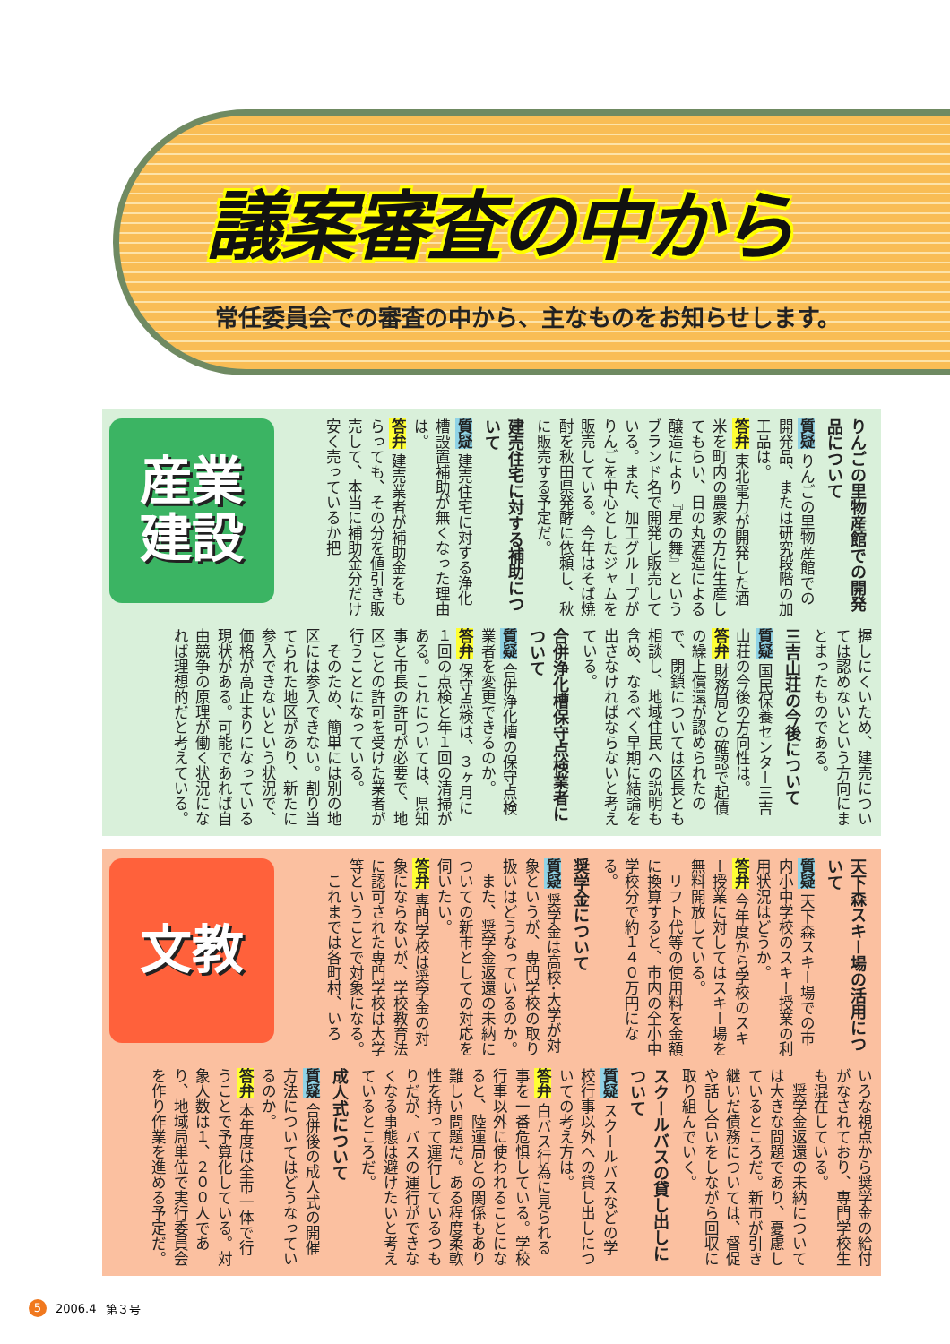議案審査の中から
常任委員会での審査の中から、主なものをお知らせします。
産業
建設
りんごの里物産館での開発品について
質疑 りんごの里物産館での開発品、または研究段階の加工品は。
答弁 東北電力が開発した酒米を町内の農家の方に生産してもらい、日の丸酒造による醸造により『星の舞』というブランド名で開発し販売している。また、加工グループがりんごを中心としたジャムを販売している。今年はそば焼酎を秋田県発酵に依頼し、秋に販売する予定だ。
建売住宅に対する補助について
質疑 建売住宅に対する浄化槽設置補助が無くなった理由は。
答弁 建売業者が補助金をもらっても、その分を値引き販売して、本当に補助金分だけ安く売っているか把
握しにくいため、建売については認めないという方向にまとまったものである。
三吉山荘の今後について
質疑 国民保養センター三吉山荘の今後の方向性は。
答弁 財務局との確認で起債の繰上償還が認められたので、閉鎖については区長とも相談し、地域住民への説明も含め、なるべく早期に結論を出さなければならないと考えている。
合併浄化槽保守点検業者について
質疑 合併浄化槽の保守点検業者を変更できるのか。
答弁 保守点検は、３ヶ月に１回の点検と年１回の清掃がある。これについては、県知事と市長の許可が必要で、地区ごとの許可を受けた業者が行うことになっている。
　そのため、簡単には別の地区には参入できない。割り当てられた地区があり、新たに参入できないという状況で、価格が高止まりになっている現状がある。可能であれば自由競争の原理が働く状況になれば理想的だと考えている。
文教
天下森スキー場の活用について
質疑 天下森スキー場での市内小中学校のスキー授業の利用状況はどうか。
答弁 今年度から学校のスキー授業に対してはスキー場を無料開放している。
　リフト代等の使用料を金額に換算すると、市内の全小中学校分で約１４０万円になる。
奨学金について
質疑 奨学金は高校･大学が対象というが、専門学校の取り扱いはどうなっているのか。
　また、奨学金返還の未納についての新市としての対応を伺いたい。
答弁 専門学校は奨学金の対象にならないが、学校教育法に認可された専門学校は大学等ということで対象になる。
　これまでは各町村、いろ
いろな視点から奨学金の給付がなされており、専門学校生も混在している。
　奨学金返還の未納については大きな問題であり、憂慮しているところだ。新市が引き継いだ債務については、督促や話し合いをしながら回収に取り組んでいく。
スクールバスの貸し出しについて
質疑 スクールバスなどの学校行事以外への貸し出しについての考え方は。
答弁 白バス行為に見られる事を一番危惧している。学校行事以外に使われることになると、陸運局との関係もあり難しい問題だ。ある程度柔軟性を持って運行しているつもりだが、バスの運行ができなくなる事態は避けたいと考えているところだ。
成人式について
質疑 合併後の成人式の開催方法についてはどうなっているのか。
答弁 本年度は全市一体で行うことで予算化している。対象人数は１、２００人であり、地域局単位で実行委員会を作り作業を進める予定だ。
5 2006.4 第３号